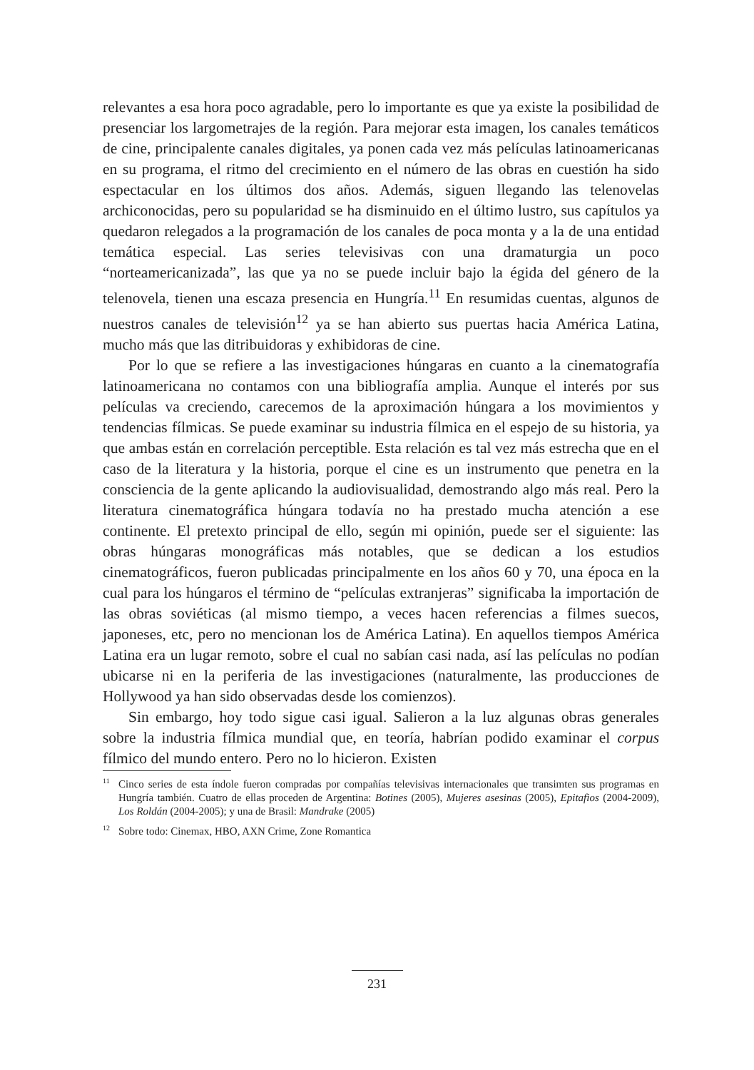relevantes a esa hora poco agradable, pero lo importante es que ya existe la posibilidad de presenciar los largometrajes de la región. Para mejorar esta imagen, los canales temáticos de cine, principalente canales digitales, ya ponen cada vez más películas latinoamericanas en su programa, el ritmo del crecimiento en el número de las obras en cuestión ha sido espectacular en los últimos dos años. Además, siguen llegando las telenovelas archiconocidas, pero su popularidad se ha disminuido en el último lustro, sus capítulos ya quedaron relegados a la programación de los canales de poca monta y a la de una entidad temática especial. Las series televisivas con una dramaturgia un poco “norteamericanizada”, las que ya no se puede incluir bajo la égida del género de la telenovela, tienen una escaza presencia en Hungría.<sup>11</sup> En resumidas cuentas, algunos de nuestros canales de televisión<sup>12</sup> ya se han abierto sus puertas hacia América Latina, mucho más que las ditribuidoras y exhibidoras de cine.
Por lo que se refiere a las investigaciones húngaras en cuanto a la cinematografía latinoamericana no contamos con una bibliografía amplia. Aunque el interés por sus películas va creciendo, carecemos de la aproximación húngara a los movimientos y tendencias fílmicas. Se puede examinar su industria fílmica en el espejo de su historia, ya que ambas están en correlación perceptible. Esta relación es tal vez más estrecha que en el caso de la literatura y la historia, porque el cine es un instrumento que penetra en la consciencia de la gente aplicando la audiovisualidad, demostrando algo más real. Pero la literatura cinematográfica húngara todavía no ha prestado mucha atención a ese continente. El pretexto principal de ello, según mi opinión, puede ser el siguiente: las obras húngaras monográficas más notables, que se dedican a los estudios cinematográficos, fueron publicadas principalmente en los años 60 y 70, una época en la cual para los húngaros el término de “películas extranjeras” significaba la importación de las obras soviéticas (al mismo tiempo, a veces hacen referencias a filmes suecos, japoneses, etc, pero no mencionan los de América Latina). En aquellos tiempos América Latina era un lugar remoto, sobre el cual no sabían casi nada, así las películas no podían ubicarse ni en la periferia de las investigaciones (naturalmente, las producciones de Hollywood ya han sido observadas desde los comienzos).
Sin embargo, hoy todo sigue casi igual. Salieron a la luz algunas obras generales sobre la industria fílmica mundial que, en teoría, habrían podido examinar el corpus fílmico del mundo entero. Pero no lo hicieron. Existen
<sup>11</sup> Cinco series de esta índole fueron compradas por compañías televisivas internacionales que transimten sus programas en Hungría también. Cuatro de ellas proceden de Argentina: Botines (2005), Mujeres asesinas (2005), Epitafios (2004-2009), Los Roldán (2004-2005); y una de Brasil: Mandrake (2005)
<sup>12</sup> Sobre todo: Cinemax, HBO, AXN Crime, Zone Romantica
231